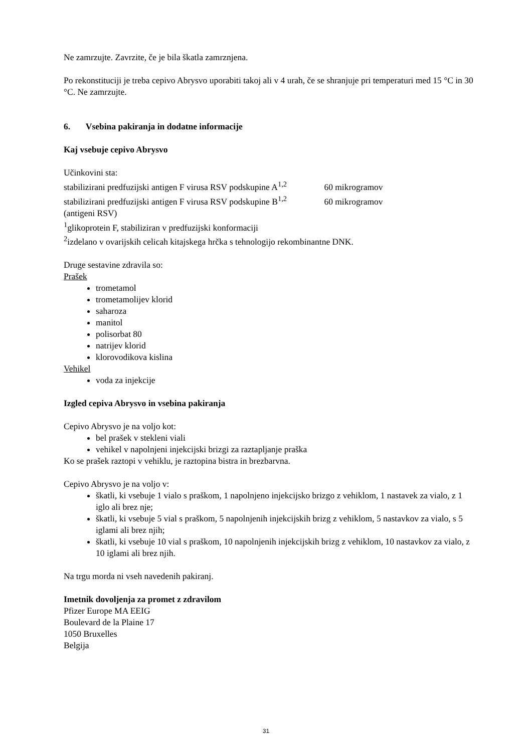Ne zamrzujte. Zavrzite, če je bila škatla zamrznjena.
Po rekonstituciji je treba cepivo Abrysvo uporabiti takoj ali v 4 urah, če se shranjuje pri temperaturi med 15 °C in 30 °C. Ne zamrzujte.
6. Vsebina pakiranja in dodatne informacije
Kaj vsebuje cepivo Abrysvo
Učinkovini sta:
stabilizirani predfuzijski antigen F virusa RSV podskupine A<sup>1,2</sup> 60 mikrogramov
stabilizirani predfuzijski antigen F virusa RSV podskupine B<sup>1,2</sup> 60 mikrogramov
(antigeni RSV)
<sup>1</sup> glikoprotein F, stabiliziran v predfuzijski konformaciji
<sup>2</sup> izdelano v ovarijskih celicah kitajskega hrčka s tehnologijo rekombinantne DNK.
Druge sestavine zdravila so:
Prašek
trometamol
trometamolijev klorid
saharoza
manitol
polisorbat 80
natrijev klorid
klorovodikova kislina
Vehikel
voda za injekcije
Izgled cepiva Abrysvo in vsebina pakiranja
Cepivo Abrysvo je na voljo kot:
bel prašek v stekleni viali
vehikel v napolnjeni injekcijski brizgi za raztapljanje praška
Ko se prašek raztopi v vehiklu, je raztopina bistra in brezbarvna.
Cepivo Abrysvo je na voljo v:
škatli, ki vsebuje 1 vialo s praškom, 1 napolnjeno injekcijsko brizgo z vehiklom, 1 nastavek za vialo, z 1 iglo ali brez nje;
škatli, ki vsebuje 5 vial s praškom, 5 napolnjenih injekcijskih brizg z vehiklom, 5 nastavkov za vialo, s 5 iglami ali brez njih;
škatli, ki vsebuje 10 vial s praškom, 10 napolnjenih injekcijskih brizg z vehiklom, 10 nastavkov za vialo, z 10 iglami ali brez njih.
Na trgu morda ni vseh navedenih pakiranj.
Imetnik dovoljenja za promet z zdravilom
Pfizer Europe MA EEIG
Boulevard de la Plaine 17
1050 Bruxelles
Belgija
31